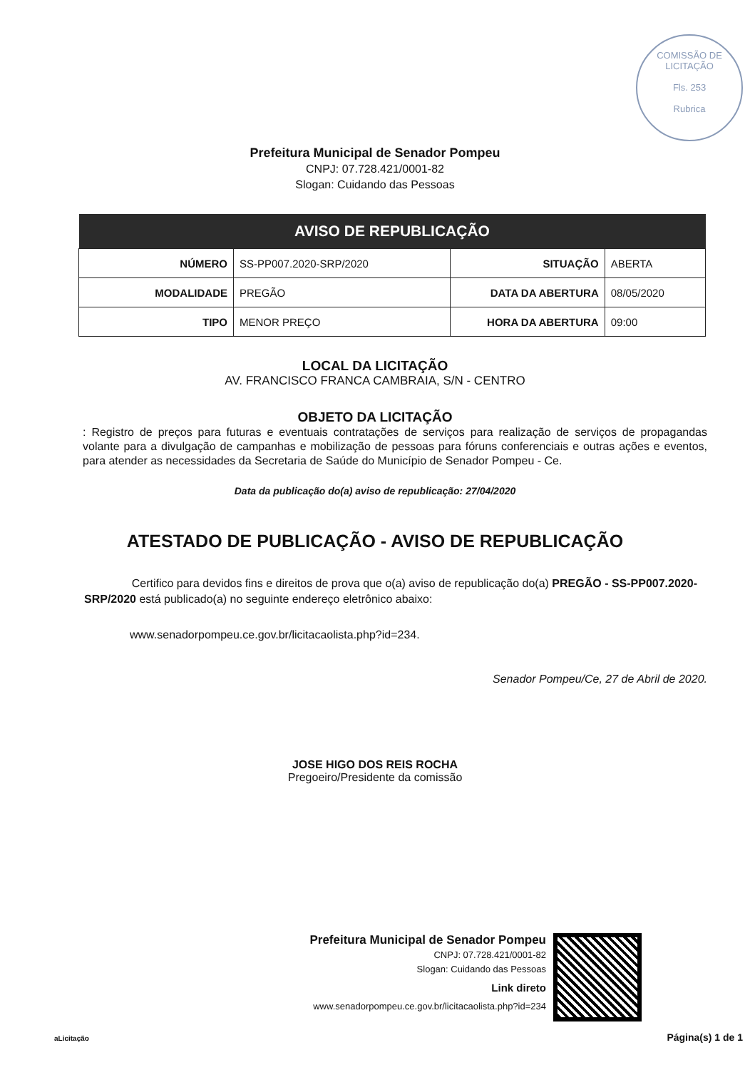COMISSÃO DE LICITAÇÃO
Fls. 253
Rubrica
Prefeitura Municipal de Senador Pompeu
CNPJ: 07.728.421/0001-82
Slogan: Cuidando das Pessoas
| AVISO DE REPUBLICAÇÃO | | | |
| --- | --- | --- | --- |
| NÚMERO | SS-PP007.2020-SRP/2020 | SITUAÇÃO | ABERTA |
| MODALIDADE | PREGÃO | DATA DA ABERTURA | 08/05/2020 |
| TIPO | MENOR PREÇO | HORA DA ABERTURA | 09:00 |
LOCAL DA LICITAÇÃO
AV. FRANCISCO FRANCA CAMBRAIA, S/N - CENTRO
OBJETO DA LICITAÇÃO
: Registro de preços para futuras e eventuais contratações de serviços para realização de serviços de propagandas volante para a divulgação de campanhas e mobilização de pessoas para fóruns conferenciais e outras ações e eventos, para atender as necessidades da Secretaria de Saúde do Município de Senador Pompeu - Ce.
Data da publicação do(a) aviso de republicação: 27/04/2020
ATESTADO DE PUBLICAÇÃO - AVISO DE REPUBLICAÇÃO
Certifico para devidos fins e direitos de prova que o(a) aviso de republicação do(a) PREGÃO - SS-PP007.2020-SRP/2020 está publicado(a) no seguinte endereço eletrônico abaixo:
www.senadorpompeu.ce.gov.br/licitacaolista.php?id=234.
Senador Pompeu/Ce, 27 de Abril de 2020.
JOSE HIGO DOS REIS ROCHA
Pregoeiro/Presidente da comissão
Prefeitura Municipal de Senador Pompeu
CNPJ: 07.728.421/0001-82
Slogan: Cuidando das Pessoas
Link direto
www.senadorpompeu.ce.gov.br/licitacaolista.php?id=234
aLicitação Página(s) 1 de 1